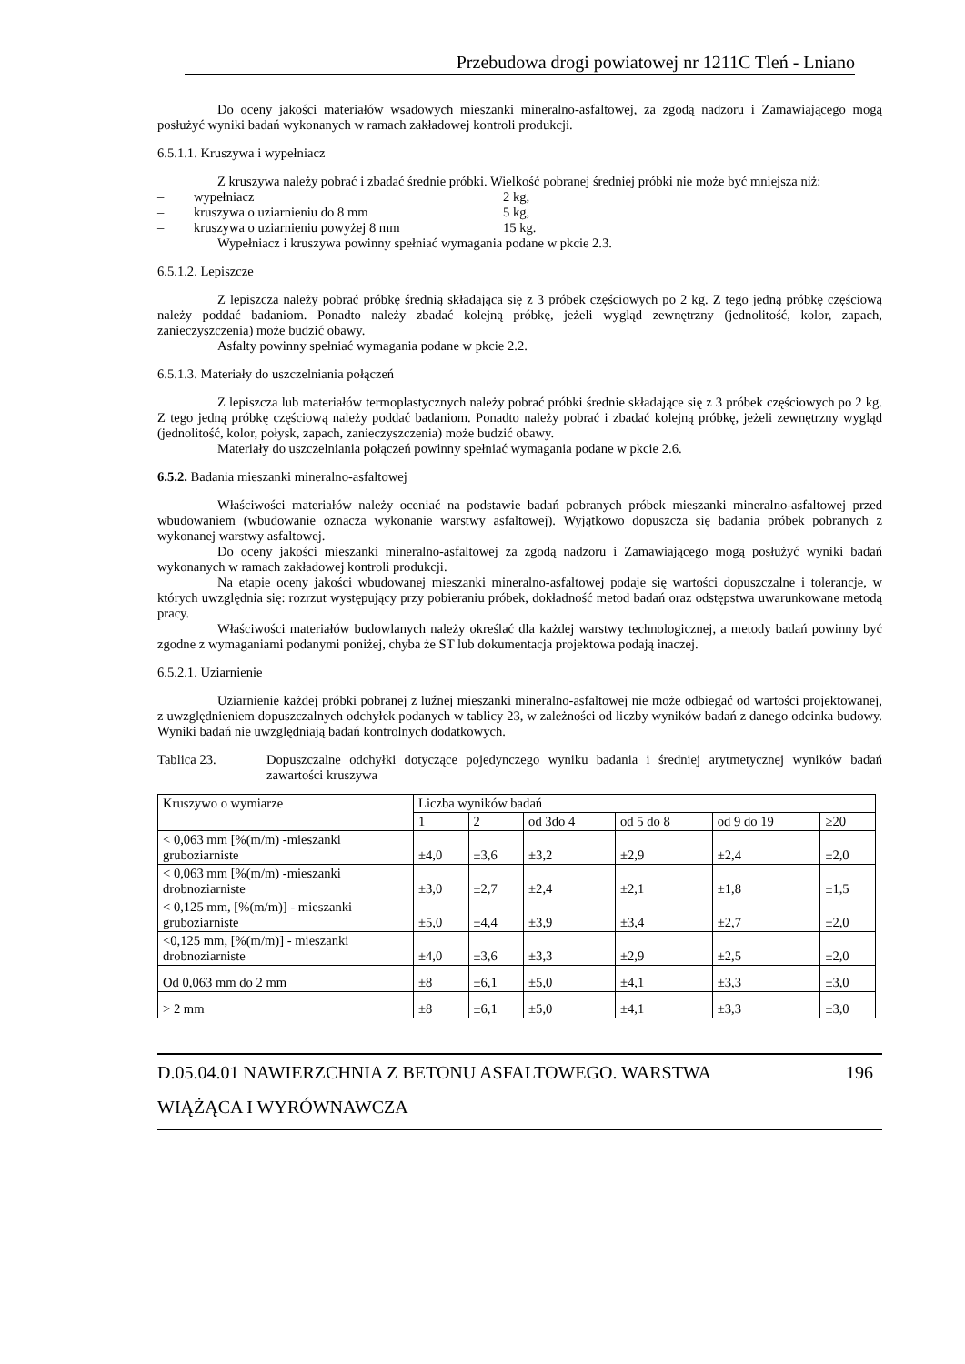Przebudowa drogi powiatowej nr 1211C Tleń - Lniano
Do oceny jakości materiałów wsadowych mieszanki mineralno-asfaltowej, za zgodą nadzoru i Zamawiającego mogą posłużyć wyniki badań wykonanych w ramach zakładowej kontroli produkcji.
6.5.1.1. Kruszywa i wypełniacz
Z kruszywa należy pobrać i zbadać średnie próbki. Wielkość pobranej średniej próbki nie może być mniejsza niż:
– wypełniacz 2 kg,
– kruszywa o uziarnieniu do 8 mm 5 kg,
– kruszywa o uziarnieniu powyżej 8 mm 15 kg.
Wypełniacz i kruszywa powinny spełniać wymagania podane w pkcie 2.3.
6.5.1.2. Lepiszcze
Z lepiszcza należy pobrać próbkę średnią składająca się z 3 próbek częściowych po 2 kg. Z tego jedną próbkę częściową należy poddać badaniom. Ponadto należy zbadać kolejną próbkę, jeżeli wygląd zewnętrzny (jednolitość, kolor, zapach, zanieczyszczenia) może budzić obawy.
Asfalty powinny spełniać wymagania podane w pkcie 2.2.
6.5.1.3. Materiały do uszczelniania połączeń
Z lepiszcza lub materiałów termoplastycznych należy pobrać próbki średnie składające się z 3 próbek częściowych po 2 kg. Z tego jedną próbkę częściową należy poddać badaniom. Ponadto należy pobrać i zbadać kolejną próbkę, jeżeli zewnętrzny wygląd (jednolitość, kolor, połysk, zapach, zanieczyszczenia) może budzić obawy.
Materiały do uszczelniania połączeń powinny spełniać wymagania podane w pkcie 2.6.
6.5.2. Badania mieszanki mineralno-asfaltowej
Właściwości materiałów należy oceniać na podstawie badań pobranych próbek mieszanki mineralno-asfaltowej przed wbudowaniem (wbudowanie oznacza wykonanie warstwy asfaltowej). Wyjątkowo dopuszcza się badania próbek pobranych z wykonanej warstwy asfaltowej.
Do oceny jakości mieszanki mineralno-asfaltowej za zgodą nadzoru i Zamawiającego mogą posłużyć wyniki badań wykonanych w ramach zakładowej kontroli produkcji.
Na etapie oceny jakości wbudowanej mieszanki mineralno-asfaltowej podaje się wartości dopuszczalne i tolerancje, w których uwzględnia się: rozrzut występujący przy pobieraniu próbek, dokładność metod badań oraz odstępstwa uwarunkowane metodą pracy.
Właściwości materiałów budowlanych należy określać dla każdej warstwy technologicznej, a metody badań powinny być zgodne z wymaganiami podanymi poniżej, chyba że ST lub dokumentacja projektowa podają inaczej.
6.5.2.1. Uziarnienie
Uziarnienie każdej próbki pobranej z luźnej mieszanki mineralno-asfaltowej nie może odbiegać od wartości projektowanej, z uwzględnieniem dopuszczalnych odchyłek podanych w tablicy 23, w zależności od liczby wyników badań z danego odcinka budowy. Wyniki badań nie uwzględniają badań kontrolnych dodatkowych.
Tablica 23. Dopuszczalne odchyłki dotyczące pojedynczego wyniku badania i średniej arytmetycznej wyników badań zawartości kruszywa
| Kruszywo o wymiarze | Liczba wyników badań | | | | | |
| | 1 | 2 | od 3do 4 | od 5 do 8 | od 9 do 19 | ≥20 |
| < 0,063 mm [%(m/m) -mieszanki gruboziarniste | ±4,0 | ±3,6 | ±3,2 | ±2,9 | ±2,4 | ±2,0 |
| < 0,063 mm [%(m/m) -mieszanki drobnoziarniste | ±3,0 | ±2,7 | ±2,4 | ±2,1 | ±1,8 | ±1,5 |
| < 0,125 mm, [%(m/m)] - mieszanki gruboziarniste | ±5,0 | ±4,4 | ±3,9 | ±3,4 | ±2,7 | ±2,0 |
| <0,125 mm, [%(m/m)] - mieszanki drobnoziarniste | ±4,0 | ±3,6 | ±3,3 | ±2,9 | ±2,5 | ±2,0 |
| Od 0,063 mm do 2 mm | ±8 | ±6,1 | ±5,0 | ±4,1 | ±3,3 | ±3,0 |
| > 2 mm | ±8 | ±6,1 | ±5,0 | ±4,1 | ±3,3 | ±3,0 |
D.05.04.01 NAWIERZCHNIA Z BETONU ASFALTOWEGO. WARSTWA 196
WIĄŻĄCA I WYRÓWNAWCZA